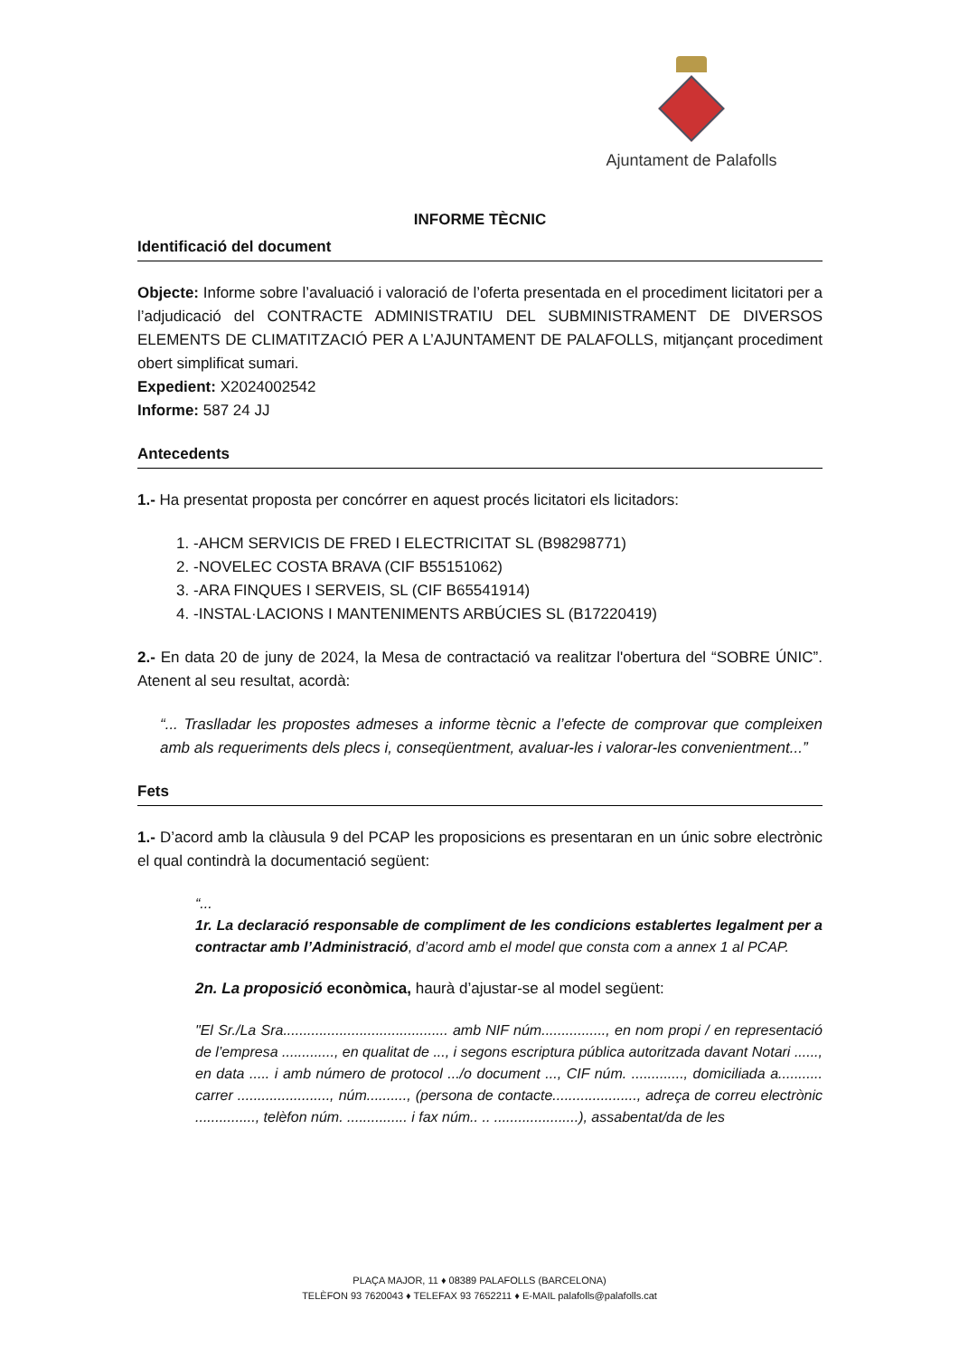Ajuntament de Palafolls
INFORME TÈCNIC
Identificació del document
Objecte: Informe sobre l’avaluació i valoració de l’oferta presentada en el procediment licitatori per a l’adjudicació del CONTRACTE ADMINISTRATIU DEL SUBMINISTRAMENT DE DIVERSOS ELEMENTS DE CLIMATITZACIÓ PER A L’AJUNTAMENT DE PALAFOLLS, mitjançant procediment obert simplificat sumari.
Expedient: X2024002542
Informe: 587 24 JJ
Antecedents
1.- Ha presentat proposta per concórrer en aquest procés licitatori els licitadors:
1. -AHCM SERVICIS DE FRED I ELECTRICITAT SL (B98298771)
2. -NOVELEC COSTA BRAVA (CIF B55151062)
3. -ARA FINQUES I SERVEIS, SL (CIF B65541914)
4. -INSTAL·LACIONS I MANTENIMENTS ARBÚCIES SL (B17220419)
2.- En data 20 de juny de 2024, la Mesa de contractació va realitzar l'obertura del “SOBRE ÚNIC”. Atenent al seu resultat, acordà:
“... Traslladar les propostes admeses a informe tècnic a l’efecte de comprovar que compleixen amb als requeriments dels plecs i, conseqüentment, avaluar-les i valorar-les convenientment...”
Fets
1.- D’acord amb la clàusula 9 del PCAP les proposicions es presentaran en un únic sobre electrònic el qual contindrà la documentació següent:
“...
1r. La declaració responsable de compliment de les condicions establertes legalment per a contractar amb l’Administració, d’acord amb el model que consta com a annex 1 al PCAP.
2n. La proposició econòmica, haurà d’ajustar-se al model següent:
"El Sr./La Sra......................................... amb NIF núm................, en nom propi / en representació de l’empresa ............., en qualitat de ..., i segons escriptura pública autoritzada davant Notari ......, en data ..... i amb número de protocol .../o document ..., CIF núm. ............., domiciliada a........... carrer ......................., núm.........., (persona de contacte....................., adreça de correu electrònic ..............., telèfon núm. ............... i fax núm.. .. .....................), assabentat/da de les
PLAÇA MAJOR, 11 ♦ 08389 PALAFOLLS (BARCELONA)
TELÈFON 93 7620043 ♦ TELEFAX 93 7652211 ♦ E-MAIL palafolls@palafolls.cat